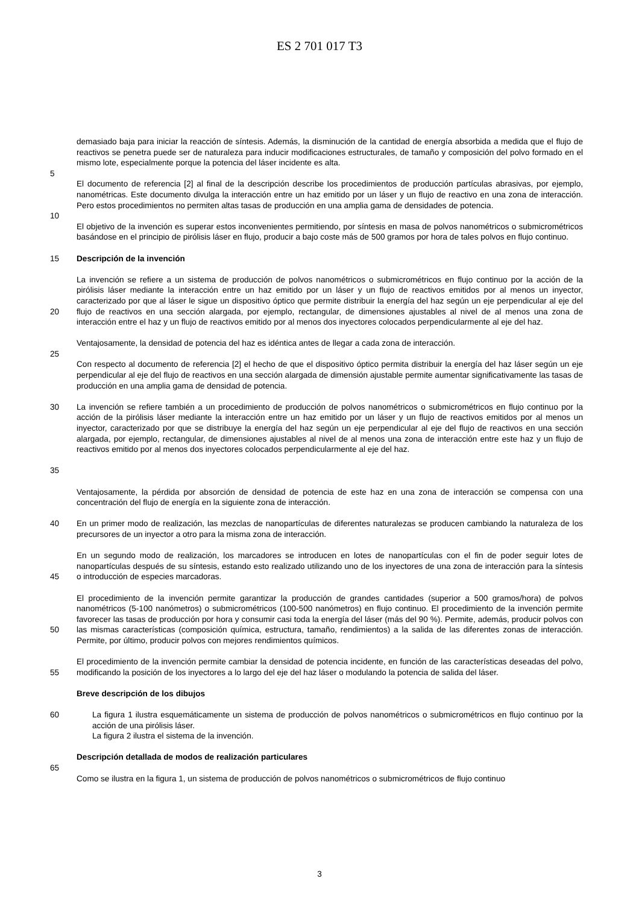ES 2 701 017 T3
demasiado baja para iniciar la reacción de síntesis. Además, la disminución de la cantidad de energía absorbida a medida que el flujo de reactivos se penetra puede ser de naturaleza para inducir modificaciones estructurales, de tamaño y composición del polvo formado en el mismo lote, especialmente porque la potencia del láser incidente es alta.
5
El documento de referencia [2] al final de la descripción describe los procedimientos de producción partículas abrasivas, por ejemplo, nanométricas. Este documento divulga la interacción entre un haz emitido por un láser y un flujo de reactivo en una zona de interacción. Pero estos procedimientos no permiten altas tasas de producción en una amplia gama de densidades de potencia.
10
El objetivo de la invención es superar estos inconvenientes permitiendo, por síntesis en masa de polvos nanométricos o submicrométricos basándose en el principio de pirólisis láser en flujo, producir a bajo coste más de 500 gramos por hora de tales polvos en flujo continuo.
15 Descripción de la invención
20 La invención se refiere a un sistema de producción de polvos nanométricos o submicrométricos en flujo continuo por la acción de la pirólisis láser mediante la interacción entre un haz emitido por un láser y un flujo de reactivos emitidos por al menos un inyector, caracterizado por que al láser le sigue un dispositivo óptico que permite distribuir la energía del haz según un eje perpendicular al eje del flujo de reactivos en una sección alargada, por ejemplo, rectangular, de dimensiones ajustables al nivel de al menos una zona de interacción entre el haz y un flujo de reactivos emitido por al menos dos inyectores colocados perpendicularmente al eje del haz.
Ventajosamente, la densidad de potencia del haz es idéntica antes de llegar a cada zona de interacción.
25
Con respecto al documento de referencia [2] el hecho de que el dispositivo óptico permita distribuir la energía del haz láser según un eje perpendicular al eje del flujo de reactivos en una sección alargada de dimensión ajustable permite aumentar significativamente las tasas de producción en una amplia gama de densidad de potencia.
30
35
La invención se refiere también a un procedimiento de producción de polvos nanométricos o submicrométricos en flujo continuo por la acción de la pirólisis láser mediante la interacción entre un haz emitido por un láser y un flujo de reactivos emitidos por al menos un inyector, caracterizado por que se distribuye la energía del haz según un eje perpendicular al eje del flujo de reactivos en una sección alargada, por ejemplo, rectangular, de dimensiones ajustables al nivel de al menos una zona de interacción entre este haz y un flujo de reactivos emitido por al menos dos inyectores colocados perpendicularmente al eje del haz.
Ventajosamente, la pérdida por absorción de densidad de potencia de este haz en una zona de interacción se compensa con una concentración del flujo de energía en la siguiente zona de interacción.
40 En un primer modo de realización, las mezclas de nanopartículas de diferentes naturalezas se producen cambiando la naturaleza de los precursores de un inyector a otro para la misma zona de interacción.
45 En un segundo modo de realización, los marcadores se introducen en lotes de nanopartículas con el fin de poder seguir lotes de nanopartículas después de su síntesis, estando esto realizado utilizando uno de los inyectores de una zona de interacción para la síntesis o introducción de especies marcadoras.
50 El procedimiento de la invención permite garantizar la producción de grandes cantidades (superior a 500 gramos/hora) de polvos nanométricos (5-100 nanómetros) o submicrométricos (100-500 nanómetros) en flujo continuo. El procedimiento de la invención permite favorecer las tasas de producción por hora y consumir casi toda la energía del láser (más del 90 %). Permite, además, producir polvos con las mismas características (composición química, estructura, tamaño, rendimientos) a la salida de las diferentes zonas de interacción. Permite, por último, producir polvos con mejores rendimientos químicos.
55 El procedimiento de la invención permite cambiar la densidad de potencia incidente, en función de las características deseadas del polvo, modificando la posición de los inyectores a lo largo del eje del haz láser o modulando la potencia de salida del láser.
Breve descripción de los dibujos
60 La figura 1 ilustra esquemáticamente un sistema de producción de polvos nanométricos o submicrométricos en flujo continuo por la acción de una pirólisis láser.
La figura 2 ilustra el sistema de la invención.
Descripción detallada de modos de realización particulares
65
Como se ilustra en la figura 1, un sistema de producción de polvos nanométricos o submicrométricos de flujo continuo
3